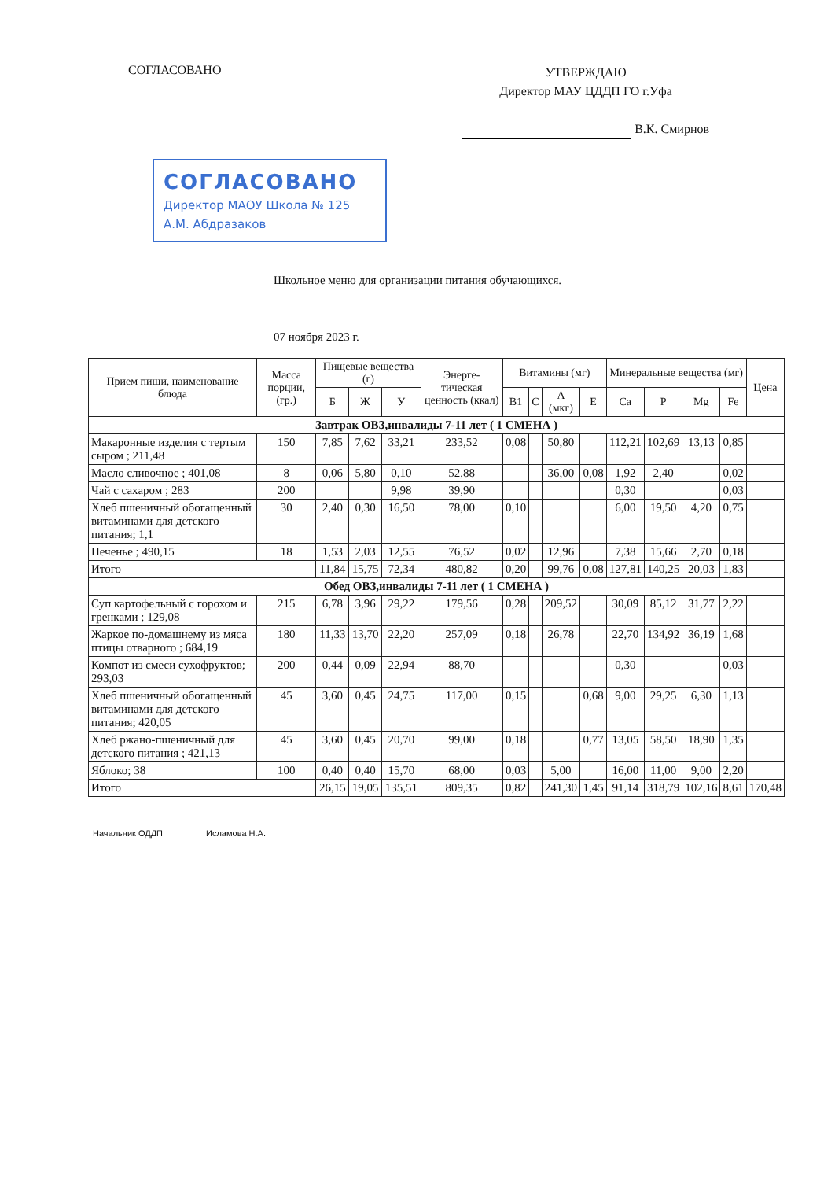СОГЛАСОВАНО
УТВЕРЖДАЮ
Директор МАУ ЦДДП ГО г.Уфа
В.К. Смирнов
СОГЛАСОВАНО
Директор МАОУ Школа № 125
А.М. Абдразаков
Школьное меню для организации питания обучающихся.
07 ноября 2023 г.
| Прием пищи, наименование блюда | Масса порции, (гр.) | Пищевые вещества (г) | | | Энерге-тическая ценность (ккал) | Витамины (мг) | | | | Минеральные вещества (мг) | | | | Цена |
| --- | --- | --- | --- | --- | --- | --- | --- | --- | --- | --- | --- | --- | --- | --- |
| | | Б | Ж | У | | B1 | C | A (мкг) | E | Ca | P | Mg | Fe | |
| Завтрак ОВЗ,инвалиды 7-11 лет ( 1 СМЕНА ) | | | | | | | | | | | | | | |
| Макаронные изделия с тертым сыром ; 211,48 | 150 | 7,85 | 7,62 | 33,21 | 233,52 | 0,08 | | 50,80 | | 112,21 | 102,69 | 13,13 | 0,85 | |
| Масло сливочное ; 401,08 | 8 | 0,06 | 5,80 | 0,10 | 52,88 | | | 36,00 | 0,08 | 1,92 | 2,40 | | 0,02 | |
| Чай с сахаром ; 283 | 200 | | | 9,98 | 39,90 | | | | | 0,30 | | | 0,03 | |
| Хлеб пшеничный обогащенный витаминами для детского питания; 1,1 | 30 | 2,40 | 0,30 | 16,50 | 78,00 | 0,10 | | | | 6,00 | 19,50 | 4,20 | 0,75 | |
| Печенье ; 490,15 | 18 | 1,53 | 2,03 | 12,55 | 76,52 | 0,02 | | 12,96 | | 7,38 | 15,66 | 2,70 | 0,18 | |
| Итого | | 11,84 | 15,75 | 72,34 | 480,82 | 0,20 | | 99,76 | 0,08 | 127,81 | 140,25 | 20,03 | 1,83 | |
| Обед ОВЗ,инвалиды 7-11 лет ( 1 СМЕНА ) | | | | | | | | | | | | | | |
| Суп картофельный с горохом и гренками ; 129,08 | 215 | 6,78 | 3,96 | 29,22 | 179,56 | 0,28 | | 209,52 | | 30,09 | 85,12 | 31,77 | 2,22 | |
| Жаркое по-домашнему из мяса птицы отварного ; 684,19 | 180 | 11,33 | 13,70 | 22,20 | 257,09 | 0,18 | | 26,78 | | 22,70 | 134,92 | 36,19 | 1,68 | |
| Компот из смеси сухофруктов; 293,03 | 200 | 0,44 | 0,09 | 22,94 | 88,70 | | | | | 0,30 | | | 0,03 | |
| Хлеб пшеничный обогащенный витаминами для детского питания; 420,05 | 45 | 3,60 | 0,45 | 24,75 | 117,00 | 0,15 | | | 0,68 | 9,00 | 29,25 | 6,30 | 1,13 | |
| Хлеб ржано-пшеничный для детского питания ; 421,13 | 45 | 3,60 | 0,45 | 20,70 | 99,00 | 0,18 | | | 0,77 | 13,05 | 58,50 | 18,90 | 1,35 | |
| Яблоко; 38 | 100 | 0,40 | 0,40 | 15,70 | 68,00 | 0,03 | | 5,00 | | 16,00 | 11,00 | 9,00 | 2,20 | |
| Итого | | 26,15 | 19,05 | 135,51 | 809,35 | 0,82 | | 241,30 | 1,45 | 91,14 | 318,79 | 102,16 | 8,61 | 170,48 |
Начальник ОДДП Исламова Н.А.